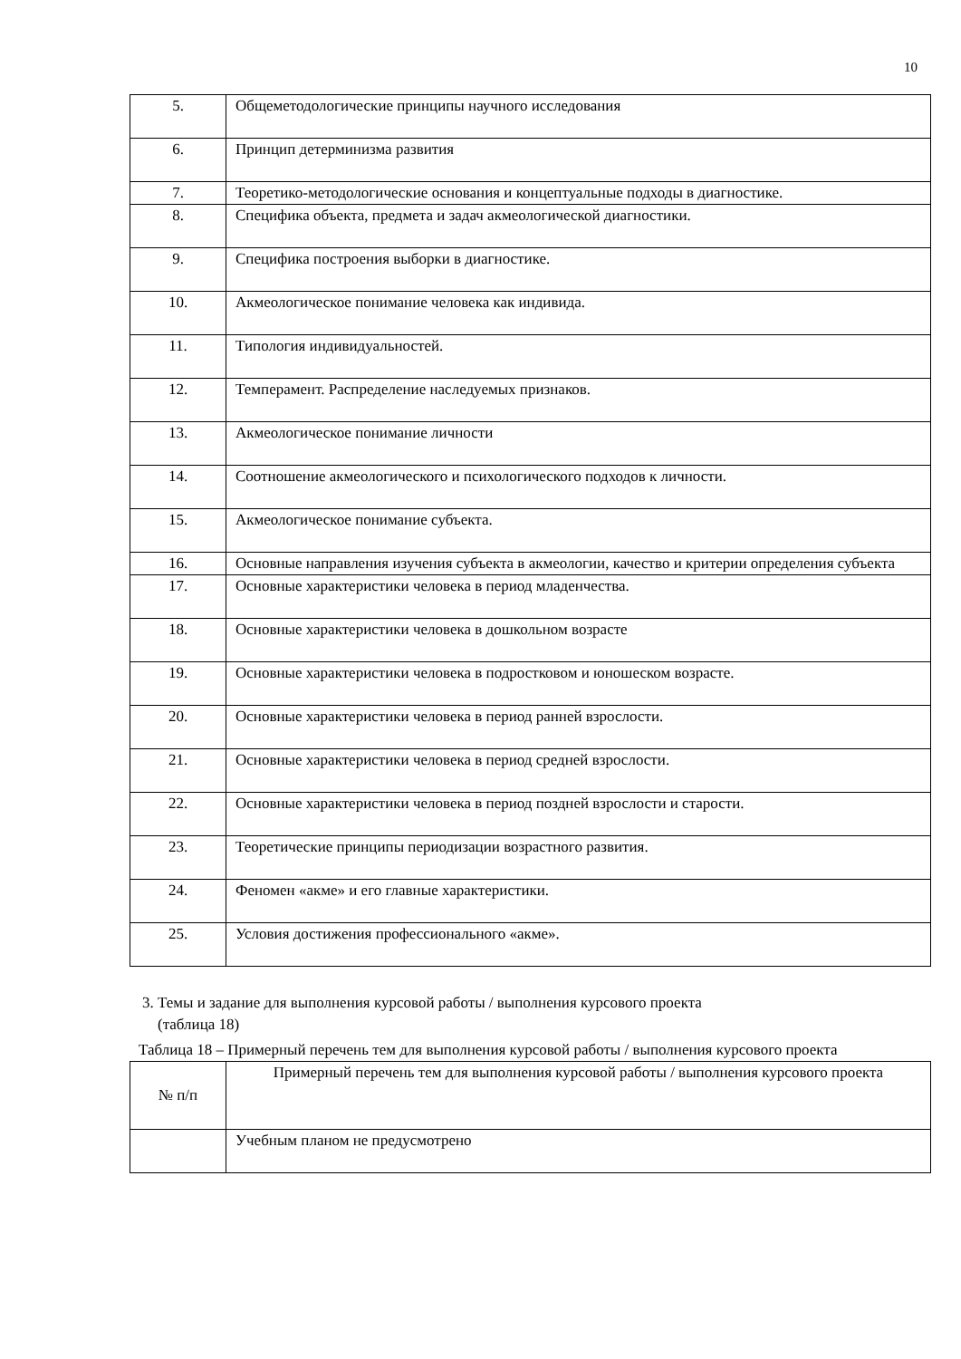10
| 5. | Общеметодологические принципы научного исследования |
| 6. | Принцип детерминизма развития |
| 7. | Теоретико-методологические основания и концептуальные подходы в диагностике. |
| 8. | Специфика объекта, предмета и задач акмеологической диагностики. |
| 9. | Специфика построения выборки в диагностике. |
| 10. | Акмеологическое понимание человека как индивида. |
| 11. | Типология индивидуальностей. |
| 12. | Темперамент. Распределение наследуемых признаков. |
| 13. | Акмеологическое понимание личности |
| 14. | Соотношение акмеологического и психологического подходов к личности. |
| 15. | Акмеологическое понимание субъекта. |
| 16. | Основные направления изучения субъекта в акмеологии, качество и критерии определения субъекта |
| 17. | Основные характеристики человека в период младенчества. |
| 18. | Основные характеристики человека в дошкольном возрасте |
| 19. | Основные характеристики человека в подростковом и юношеском возрасте. |
| 20. | Основные характеристики человека в период ранней взрослости. |
| 21. | Основные характеристики человека в период средней взрослости. |
| 22. | Основные характеристики человека в период поздней взрослости и старости. |
| 23. | Теоретические принципы периодизации возрастного развития. |
| 24. | Феномен «акме» и его главные характеристики. |
| 25. | Условия достижения профессионального «акме». |
3. Темы и задание для выполнения курсовой работы / выполнения курсового проекта
(таблица 18)
Таблица 18 – Примерный перечень тем для выполнения курсовой работы / выполнения курсового проекта
| № п/п | Примерный перечень тем для выполнения курсовой работы / выполнения курсового проекта |
| --- | --- |
| | Учебным планом не предусмотрено |